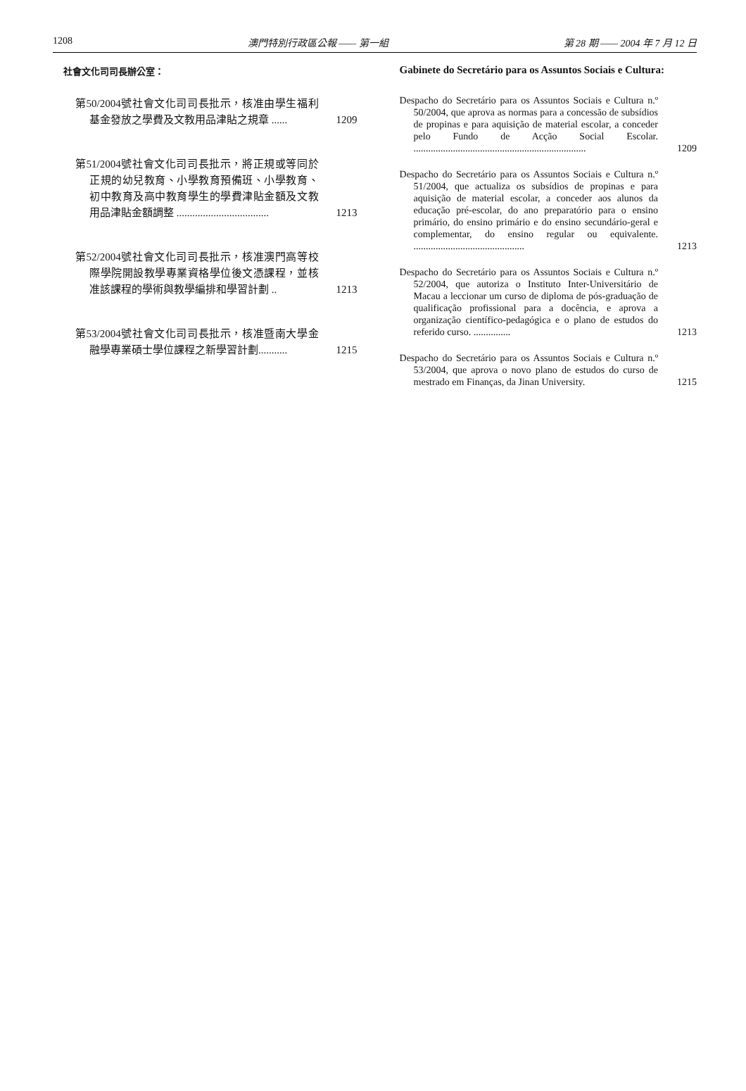1208 澳門特別行政區公報 —— 第一組 第 28 期 —— 2004 年 7 月 12 日
社會文化司司長辦公室：
第50/2004號社會文化司司長批示，核准由學生福利基金發放之學費及文教用品津貼之規章 ......
1209
第51/2004號社會文化司司長批示，將正規或等同於正規的幼兒教育、小學教育預備班、小學教育、初中教育及高中教育學生的學費津貼金額及文教用品津貼金額調整 ...................................
1213
第52/2004號社會文化司司長批示，核准澳門高等校際學院開設教學專業資格學位後文憑課程，並核准該課程的學術與教學編排和學習計劃 ..
1213
第53/2004號社會文化司司長批示，核准暨南大學金融學專業碩士學位課程之新學習計劃...........
1215
Gabinete do Secretário para os Assuntos Sociais e Cultura:
Despacho do Secretário para os Assuntos Sociais e Cultura n.º 50/2004, que aprova as normas para a concessão de subsídios de propinas e para aquisição de material escolar, a conceder pelo Fundo de Acção Social Escolar. ......................................................................
1209
Despacho do Secretário para os Assuntos Sociais e Cultura n.º 51/2004, que actualiza os subsídios de propinas e para aquisição de material escolar, a conceder aos alunos da educação pré-escolar, do ano preparatório para o ensino primário, do ensino primário e do ensino secundário-geral e complementar, do ensino regular ou equivalente. .............................................
1213
Despacho do Secretário para os Assuntos Sociais e Cultura n.º 52/2004, que autoriza o Instituto Inter-Universitário de Macau a leccionar um curso de diploma de pós-graduação de qualificação profissional para a docência, e aprova a organização científico-pedagógica e o plano de estudos do referido curso. ...............
1213
Despacho do Secretário para os Assuntos Sociais e Cultura n.º 53/2004, que aprova o novo plano de estudos do curso de mestrado em Finanças, da Jinan University.
1215